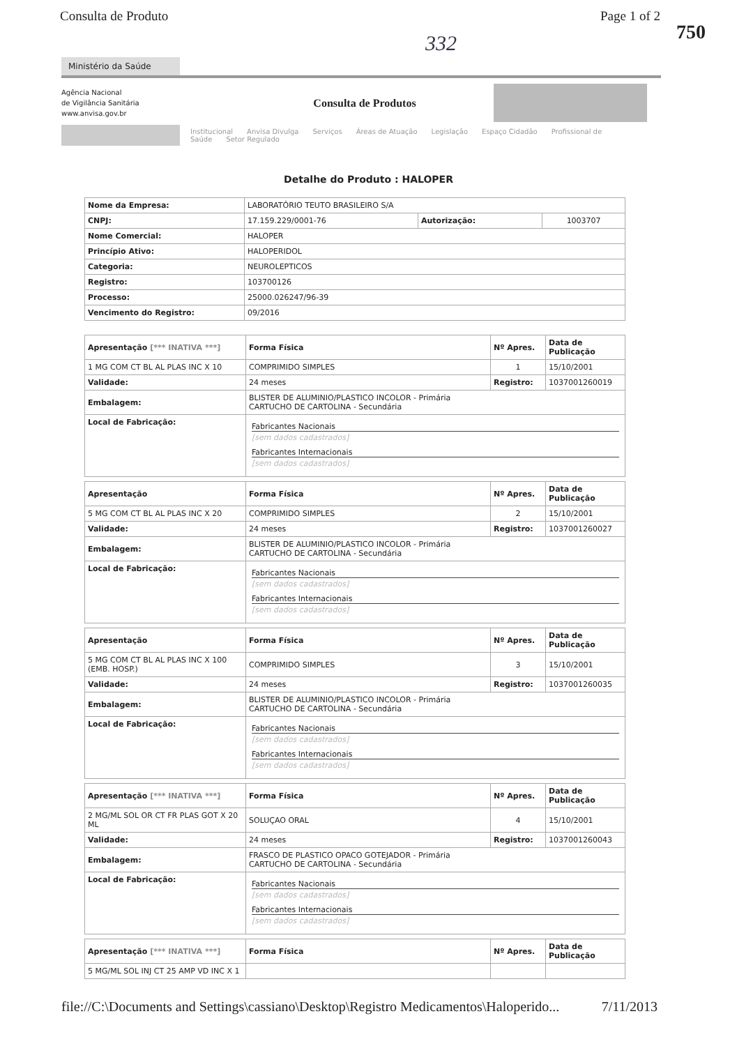Consulta de Produto Page 1 of 2
750
332
Ministério da Saúde
Agência Nacional
de Vigilância Sanitária
www.anvisa.gov.br
Consulta de Produtos
Institucional Anvisa Divulga Serviços Áreas de Atuação Legislação Espaço Cidadão Profissional de Saúde Setor Regulado
Detalhe do Produto : HALOPER
| Nome da Empresa: | LABORATÓRIO TEUTO BRASILEIRO S/A | | |
| CNPJ: | 17.159.229/0001-76 | Autorização: | 1003707 |
| Nome Comercial: | HALOPER | | |
| Princípio Ativo: | HALOPERIDOL | | |
| Categoria: | NEUROLEPTICOS | | |
| Registro: | 103700126 | | |
| Processo: | 25000.026247/96-39 | | |
| Vencimento do Registro: | 09/2016 | | |
| Apresentação [*** INATIVA ***] | Forma Física | Nº Apres. | Data de Publicação |
| --- | --- | --- | --- |
| 1 MG COM CT BL AL PLAS INC X 10 | COMPRIMIDO SIMPLES | 1 | 15/10/2001 |
| Validade: | 24 meses | Registro: | 1037001260019 |
| Embalagem: | BLISTER DE ALUMINIO/PLASTICO INCOLOR - Primária CARTUCHO DE CARTOLINA - Secundária | | |
| Local de Fabricação: | Fabricantes Nacionais [sem dados cadastrados] Fabricantes Internacionais [sem dados cadastrados] | | |
| Apresentação | Forma Física | Nº Apres. | Data de Publicação |
| --- | --- | --- | --- |
| 5 MG COM CT BL AL PLAS INC X 20 | COMPRIMIDO SIMPLES | 2 | 15/10/2001 |
| Validade: | 24 meses | Registro: | 1037001260027 |
| Embalagem: | BLISTER DE ALUMINIO/PLASTICO INCOLOR - Primária CARTUCHO DE CARTOLINA - Secundária | | |
| Local de Fabricação: | Fabricantes Nacionais [sem dados cadastrados] Fabricantes Internacionais [sem dados cadastrados] | | |
| Apresentação | Forma Física | Nº Apres. | Data de Publicação |
| --- | --- | --- | --- |
| 5 MG COM CT BL AL PLAS INC X 100 (EMB. HOSP.) | COMPRIMIDO SIMPLES | 3 | 15/10/2001 |
| Validade: | 24 meses | Registro: | 1037001260035 |
| Embalagem: | BLISTER DE ALUMINIO/PLASTICO INCOLOR - Primária CARTUCHO DE CARTOLINA - Secundária | | |
| Local de Fabricação: | Fabricantes Nacionais [sem dados cadastrados] Fabricantes Internacionais [sem dados cadastrados] | | |
| Apresentação [*** INATIVA ***] | Forma Física | Nº Apres. | Data de Publicação |
| --- | --- | --- | --- |
| 2 MG/ML SOL OR CT FR PLAS GOT X 20 ML | SOLUÇAO ORAL | 4 | 15/10/2001 |
| Validade: | 24 meses | Registro: | 1037001260043 |
| Embalagem: | FRASCO DE PLASTICO OPACO GOTEJADOR - Primária CARTUCHO DE CARTOLINA - Secundária | | |
| Local de Fabricação: | Fabricantes Nacionais [sem dados cadastrados] Fabricantes Internacionais [sem dados cadastrados] | | |
| Apresentação [*** INATIVA ***] | Forma Física | Nº Apres. | Data de Publicação |
| --- | --- | --- | --- |
| 5 MG/ML SOL INJ CT 25 AMP VD INC X 1 | | | |
file://C:\Documents and Settings\cassiano\Desktop\Registro Medicamentos\Haloperido... 7/11/2013